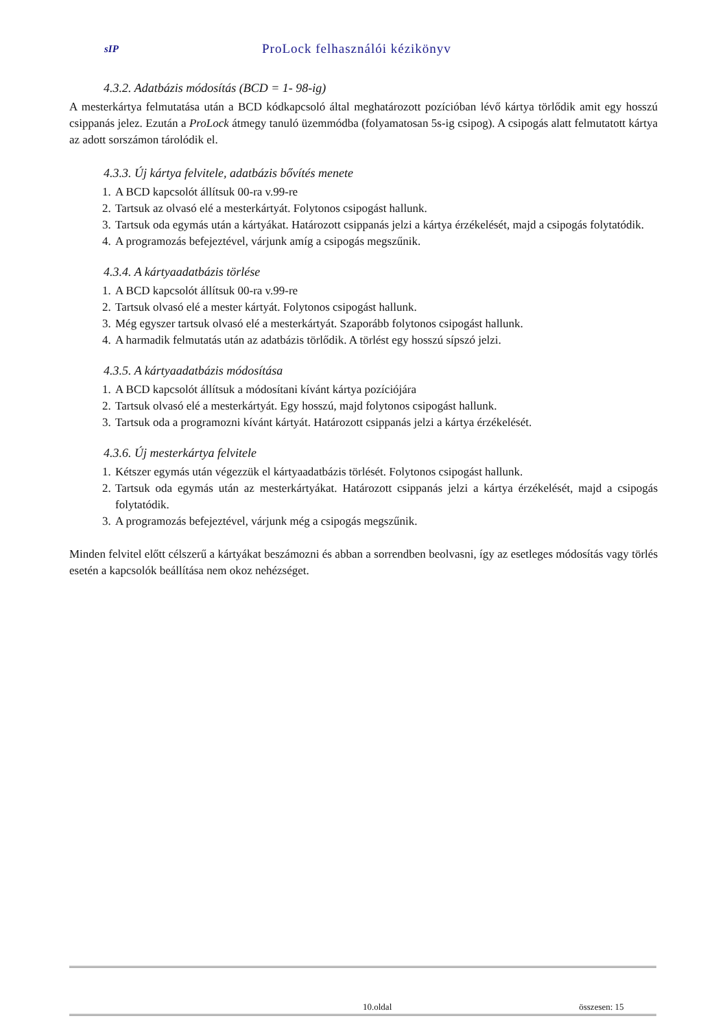sIP ProLock felhasználói kézikönyv
4.3.2. Adatbázis módosítás (BCD = 1- 98-ig)
A mesterkártya felmutatása után a BCD kódkapcsoló által meghatározott pozícióban lévő kártya törlődik amit egy hosszú csippanás jelez. Ezután a ProLock átmegy tanuló üzemmódba (folyamatosan 5s-ig csipog). A csipogás alatt felmutatott kártya az adott sorszámon tárolódik el.
4.3.3. Új kártya felvitele, adatbázis bővítés menete
1. A BCD kapcsolót állítsuk 00-ra v.99-re
2. Tartsuk az olvasó elé a mesterkártyát. Folytonos csipogást hallunk.
3. Tartsuk oda egymás után a kártyákat. Határozott csippanás jelzi a kártya érzékelését, majd a csipogás folytatódik.
4. A programozás befejeztével, várjunk amíg a csipogás megszűnik.
4.3.4. A kártyaadatbázis törlése
1. A BCD kapcsolót állítsuk 00-ra v.99-re
2. Tartsuk olvasó elé a mester kártyát. Folytonos csipogást hallunk.
3. Még egyszer tartsuk olvasó elé a mesterkártyát. Szaporább folytonos csipogást hallunk.
4. A harmadik felmutatás után az adatbázis törlődik. A törlést egy hosszú sípszó jelzi.
4.3.5. A kártyaadatbázis módosítása
1. A BCD kapcsolót állítsuk a módosítani kívánt kártya pozíciójára
2. Tartsuk olvasó elé a mesterkártyát. Egy hosszú, majd folytonos csipogást hallunk.
3. Tartsuk oda a programozni kívánt kártyát. Határozott csippanás jelzi a kártya érzékelését.
4.3.6. Új mesterkártya felvitele
1. Kétszer egymás után végezzük el kártyaadatbázis törlését. Folytonos csipogást hallunk.
2. Tartsuk oda egymás után az mesterkártyákat. Határozott csippanás jelzi a kártya érzékelését, majd a csipogás folytatódik.
3. A programozás befejeztével, várjunk még a csipogás megszűnik.
Minden felvitel előtt célszerű a kártyákat beszámozni és abban a sorrendben beolvasni, így az esetleges módosítás vagy törlés esetén a kapcsolók beállítása nem okoz nehézséget.
10.oldal összesen: 15